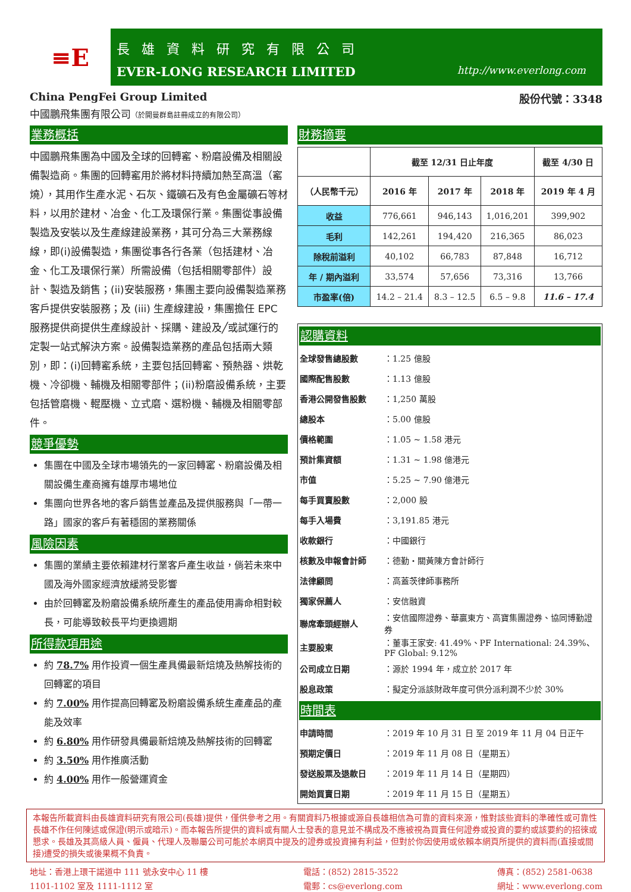≡E
長雄資料研究有限公司
EVER-LONG RESEARCH LIMITED http://www.everlong.com
China PengFei Group Limited 股份代號：3348
中國鵬飛集團有限公司（於開曼群島註冊成立的有限公司）
業務概括
中國鵬飛集團為中國及全球的回轉窰、粉磨設備及相關設備製造商。集團的回轉窰用於將材料持續加熱至高溫（窰燒），其用作生產水泥、石灰、鐵礦石及有色金屬礦石等材料，以用於建材、冶金、化工及環保行業。集團從事設備製造及安裝以及生產線建設業務，其可分為三大業務線線，即(i)設備製造，集團從事各行各業（包括建材、冶金、化工及環保行業）所需設備（包括相關零部件）設計、製造及銷售；(ii)安裝服務，集團主要向設備製造業務客戶提供安裝服務；及 (iii) 生產線建設，集團擔任 EPC 服務提供商提供生產線設計、採購、建設及╱或試運行的定製一站式解決方案。設備製造業務的產品包括兩大類別，即：(i)回轉窰系統，主要包括回轉窰、預熱器、烘乾機、冷卻機、輔機及相關零部件；(ii)粉磨設備系統，主要包括管磨機、輥壓機、立式磨、選粉機、輔機及相關零部件。
競爭優勢
集團在中國及全球市場領先的一家回轉窰、粉磨設備及相關設備生產商擁有雄厚市場地位
集團向世界各地的客戶銷售並產品及提供服務與「一帶一路」國家的客戶有著穩固的業務關係
風險因素
集團的業績主要依賴建材行業客戶產生收益，倘若未來中國及海外國家經濟放緩將受影響
由於回轉窰及粉磨設備系統所產生的產品使用壽命相對較長，可能導致較長平均更換週期
所得款項用途
約 78.7% 用作投資一個生產具備最新焙燒及熱解技術的回轉窰的項目
約 7.00% 用作提高回轉窰及粉磨設備系統生產產品的產能及效率
約 6.80% 用作研發具備最新焙燒及熱解技術的回轉窰
約 3.50% 用作推廣活動
約 4.00% 用作一般營運資金
財務摘要
| | 截至 12/31 日止年度 | | | 截至 4/30 日 |
| --- | --- | --- | --- | --- |
| （人民幣千元） | 2016 年 | 2017 年 | 2018 年 | 2019 年 4 月 |
| 收益 | 776,661 | 946,143 | 1,016,201 | 399,902 |
| 毛利 | 142,261 | 194,420 | 216,365 | 86,023 |
| 除稅前溢利 | 40,102 | 66,783 | 87,848 | 16,712 |
| 年 / 期內溢利 | 33,574 | 57,656 | 73,316 | 13,766 |
| 市盈率(倍) | 14.2 – 21.4 | 8.3 – 12.5 | 6.5 – 9.8 | 11.6 – 17.4 |
認購資料
| 全球發售總股數 | ：1.25 億股 |
| 國際配售股數 | ：1.13 億股 |
| 香港公開發售股數 | ：1,250 萬股 |
| 總股本 | ：5.00 億股 |
| 價格範圍 | ：1.05 ~ 1.58 港元 |
| 預計集資額 | ：1.31 ~ 1.98 億港元 |
| 市值 | ：5.25 ~ 7.90 億港元 |
| 每手買賣股數 | ：2,000 股 |
| 每手入場費 | ：3,191.85 港元 |
| 收款銀行 | ：中國銀行 |
| 核數及申報會計師 | ：德勤・關黃陳方會計師行 |
| 法律顧問 | ：高蓋茨律師事務所 |
| 獨家保薦人 | ：安信融資 |
| 聯席牽頭經辦人 | ：安信國際證券、華贏東方、高寶集團證券、協同博勤證券 |
| 主要股東 | ：董事王家安: 41.49%、PF International: 24.39%、PF Global: 9.12% |
| 公司成立日期 | ：源於 1994 年，成立於 2017 年 |
| 股息政策 | ：擬定分派該財政年度可供分派利潤不少於 30% |
時間表
| 申請時間 | ：2019 年 10 月 31 日 至 2019 年 11 月 04 日正午 |
| 預期定價日 | ：2019 年 11 月 08 日（星期五） |
| 發送股票及退款日 | ：2019 年 11 月 14 日（星期四） |
| 開始買賣日期 | ：2019 年 11 月 15 日（星期五） |
本報告所載資料由長雄資料研究有限公司(長雄)提供，僅供參考之用。有關資料乃根據或源自長雄相信為可靠的資料來源，惟對該些資料的準確性或可靠性長雄不作任何陳述或保證(明示或暗示)。而本報告所提供的資料或有關人士發表的意見並不構成及不應被視為買賣任何證券或投資的要約或該要約的招徠或懇求。長雄及其高級人員、僱員、代理人及聯屬公司可能於本網頁中提及的證券或投資擁有利益，但對於你因使用或依賴本網頁所提供的資料而(直接或間接)遭受的損失或後果概不負責。
地址：香港上環干諾道中 111 號永安中心 11 樓
1101-1102 室及 1111-1112 室
電話：(852) 2815-3522
電郵：cs@everlong.com
傳真：(852) 2581-0638
網址：www.everlong.com